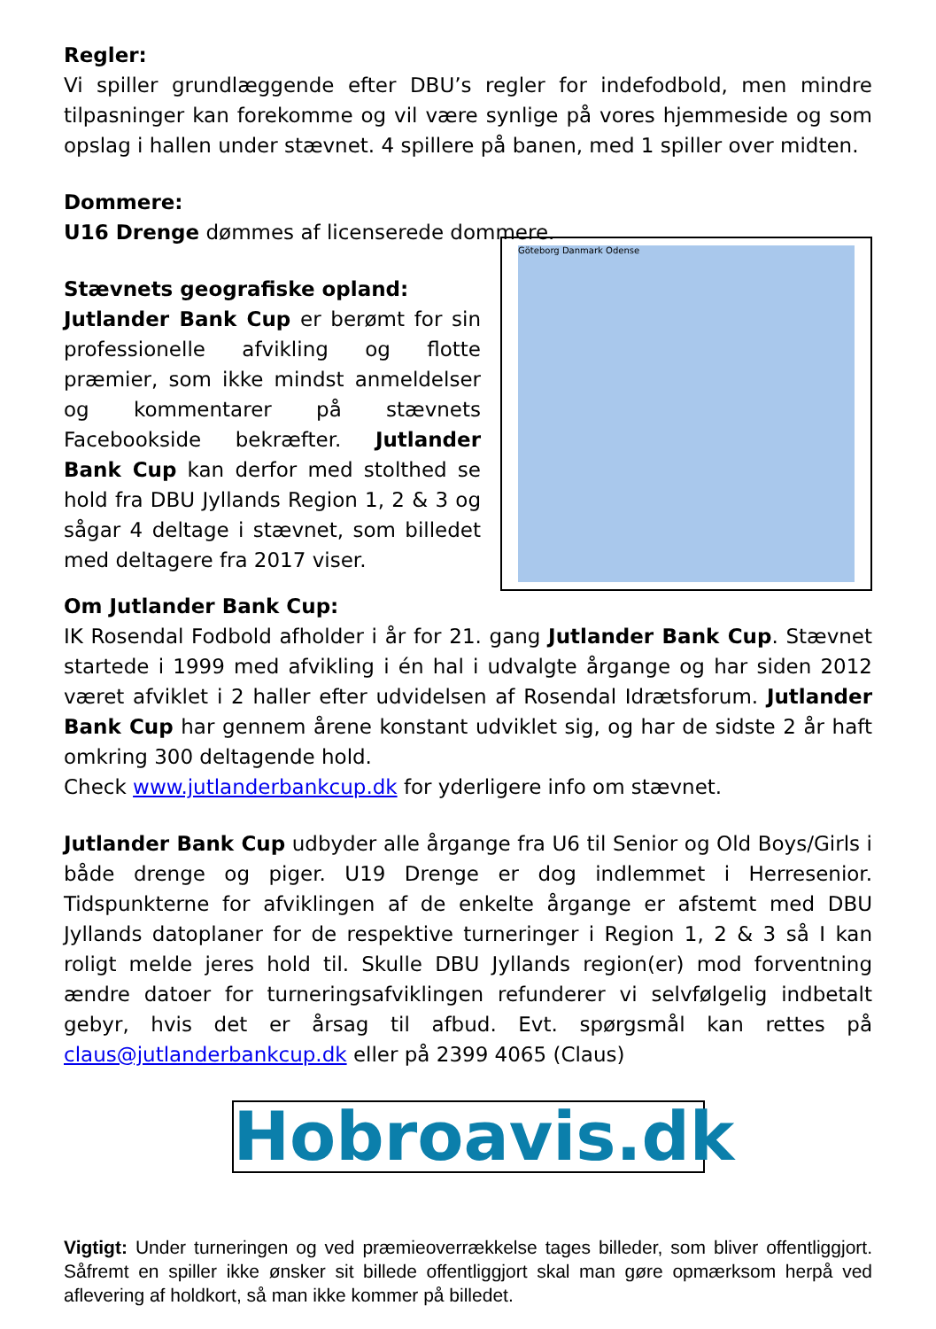Regler:
Vi spiller grundlæggende efter DBU’s regler for indefodbold, men mindre tilpasninger kan forekomme og vil være synlige på vores hjemmeside og som opslag i hallen under stævnet. 4 spillere på banen, med 1 spiller over midten.
Dommere:
U16 Drenge dømmes af licenserede dommere.
Stævnets geografiske opland:
Jutlander Bank Cup er berømt for sin professionelle afvikling og flotte præmier, som ikke mindst anmeldelser og kommentarer på stævnets Facebookside bekræfter. Jutlander Bank Cup kan derfor med stolthed se hold fra DBU Jyllands Region 1, 2 & 3 og sågar 4 deltage i stævnet, som billedet med deltagere fra 2017 viser.
Göteborg Danmark Odense
Om Jutlander Bank Cup:
IK Rosendal Fodbold afholder i år for 21. gang Jutlander Bank Cup. Stævnet startede i 1999 med afvikling i én hal i udvalgte årgange og har siden 2012 været afviklet i 2 haller efter udvidelsen af Rosendal Idrætsforum. Jutlander Bank Cup har gennem årene konstant udviklet sig, og har de sidste 2 år haft omkring 300 deltagende hold.
Check www.jutlanderbankcup.dk for yderligere info om stævnet.
Jutlander Bank Cup udbyder alle årgange fra U6 til Senior og Old Boys/Girls i både drenge og piger. U19 Drenge er dog indlemmet i Herresenior. Tidspunkterne for afviklingen af de enkelte årgange er afstemt med DBU Jyllands datoplaner for de respektive turneringer i Region 1, 2 & 3 så I kan roligt melde jeres hold til. Skulle DBU Jyllands region(er) mod forventning ændre datoer for turneringsafviklingen refunderer vi selvfølgelig indbetalt gebyr, hvis det er årsag til afbud. Evt. spørgsmål kan rettes på claus@jutlanderbankcup.dk eller på 2399 4065 (Claus)
Hobroavis.dk
Vigtigt: Under turneringen og ved præmieoverrækkelse tages billeder, som bliver offentliggjort. Såfremt en spiller ikke ønsker sit billede offentliggjort skal man gøre opmærksom herpå ved aflevering af holdkort, så man ikke kommer på billedet.